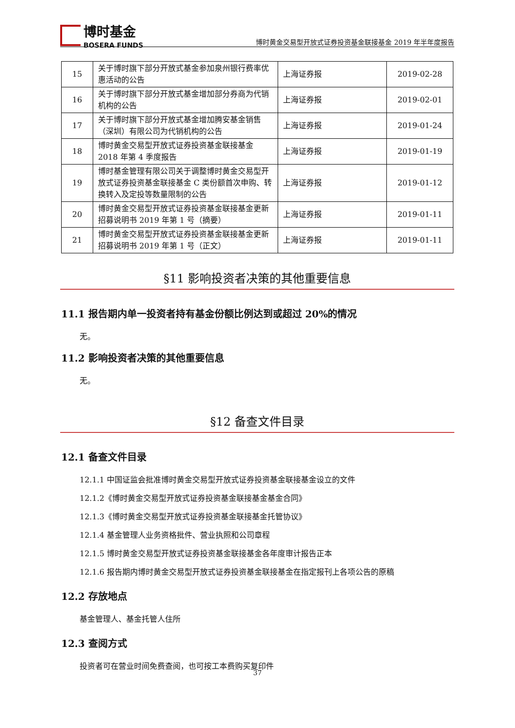博时基金
BOSERA FUNDS
博时黄金交易型开放式证券投资基金联接基金 2019 年半年度报告
| 15 | 关于博时旗下部分开放式基金参加泉州银行费率优惠活动的公告 | 上海证券报 | 2019-02-28 |
| 16 | 关于博时旗下部分开放式基金增加部分券商为代销机构的公告 | 上海证券报 | 2019-02-01 |
| 17 | 关于博时旗下部分开放式基金增加腾安基金销售（深圳）有限公司为代销机构的公告 | 上海证券报 | 2019-01-24 |
| 18 | 博时黄金交易型开放式证券投资基金联接基金 2018 年第 4 季度报告 | 上海证券报 | 2019-01-19 |
| 19 | 博时基金管理有限公司关于调整博时黄金交易型开放式证券投资基金联接基金 C 类份额首次申购、转换转入及定投等数量限制的公告 | 上海证券报 | 2019-01-12 |
| 20 | 博时黄金交易型开放式证券投资基金联接基金更新招募说明书 2019 年第 1 号（摘要） | 上海证券报 | 2019-01-11 |
| 21 | 博时黄金交易型开放式证券投资基金联接基金更新招募说明书 2019 年第 1 号（正文） | 上海证券报 | 2019-01-11 |
§11 影响投资者决策的其他重要信息
11.1 报告期内单一投资者持有基金份额比例达到或超过 20%的情况
无。
11.2 影响投资者决策的其他重要信息
无。
§12 备查文件目录
12.1 备查文件目录
12.1.1 中国证监会批准博时黄金交易型开放式证券投资基金联接基金设立的文件
12.1.2《博时黄金交易型开放式证券投资基金联接基金基金合同》
12.1.3《博时黄金交易型开放式证券投资基金联接基金托管协议》
12.1.4 基金管理人业务资格批件、营业执照和公司章程
12.1.5 博时黄金交易型开放式证券投资基金联接基金各年度审计报告正本
12.1.6 报告期内博时黄金交易型开放式证券投资基金联接基金在指定报刊上各项公告的原稿
12.2 存放地点
基金管理人、基金托管人住所
12.3 查阅方式
投资者可在营业时间免费查阅，也可按工本费购买复印件
37